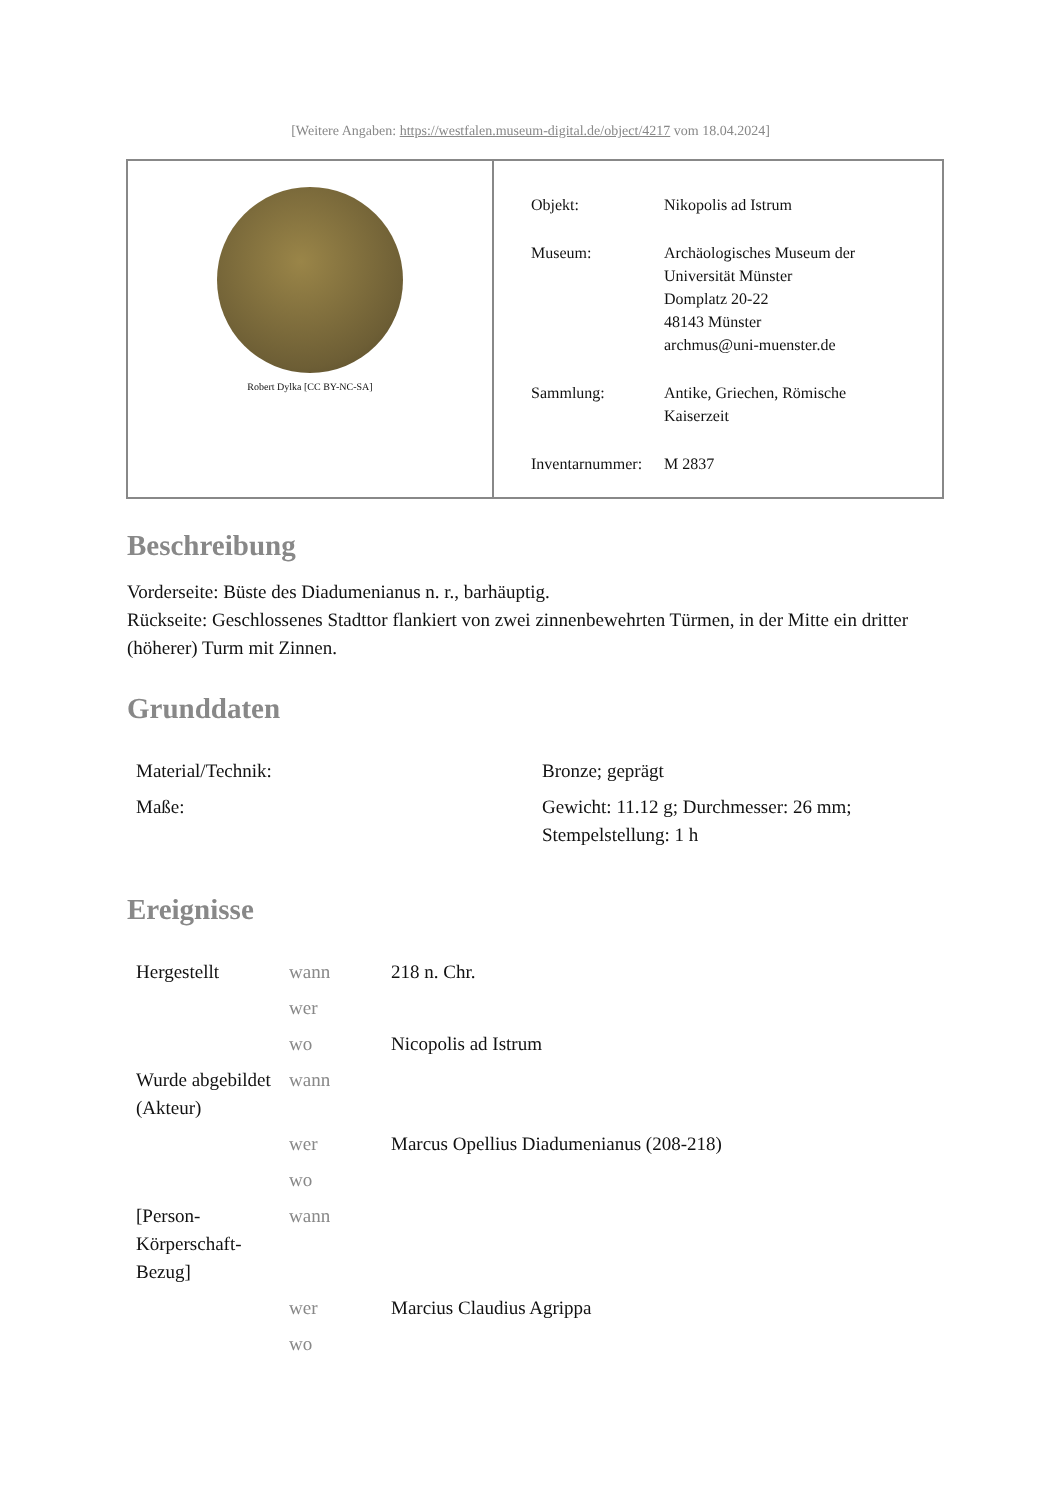[Weitere Angaben: https://westfalen.museum-digital.de/object/4217 vom 18.04.2024]
Robert Dylka [CC BY-NC-SA]
| Objekt: | Nikopolis ad Istrum |
| Museum: | Archäologisches Museum der Universität Münster Domplatz 20-22 48143 Münster archmus@uni-muenster.de |
| Sammlung: | Antike, Griechen, Römische Kaiserzeit |
| Inventarnummer: | M 2837 |
Beschreibung
Vorderseite: Büste des Diadumenianus n. r., barhäuptig.
Rückseite: Geschlossenes Stadttor flankiert von zwei zinnenbewehrten Türmen, in der Mitte ein dritter (höherer) Turm mit Zinnen.
Grunddaten
| Material/Technik: | Bronze; geprägt |
| Maße: | Gewicht: 11.12 g; Durchmesser: 26 mm; Stempelstellung: 1 h |
Ereignisse
| Hergestellt | wann | 218 n. Chr. |
| | wer | |
| | wo | Nicopolis ad Istrum |
| Wurde abgebildet (Akteur) | wann | |
| | wer | Marcus Opellius Diadumenianus (208-218) |
| | wo | |
| [Person-Körperschaft-Bezug] | wann | |
| | wer | Marcius Claudius Agrippa |
| | wo | |